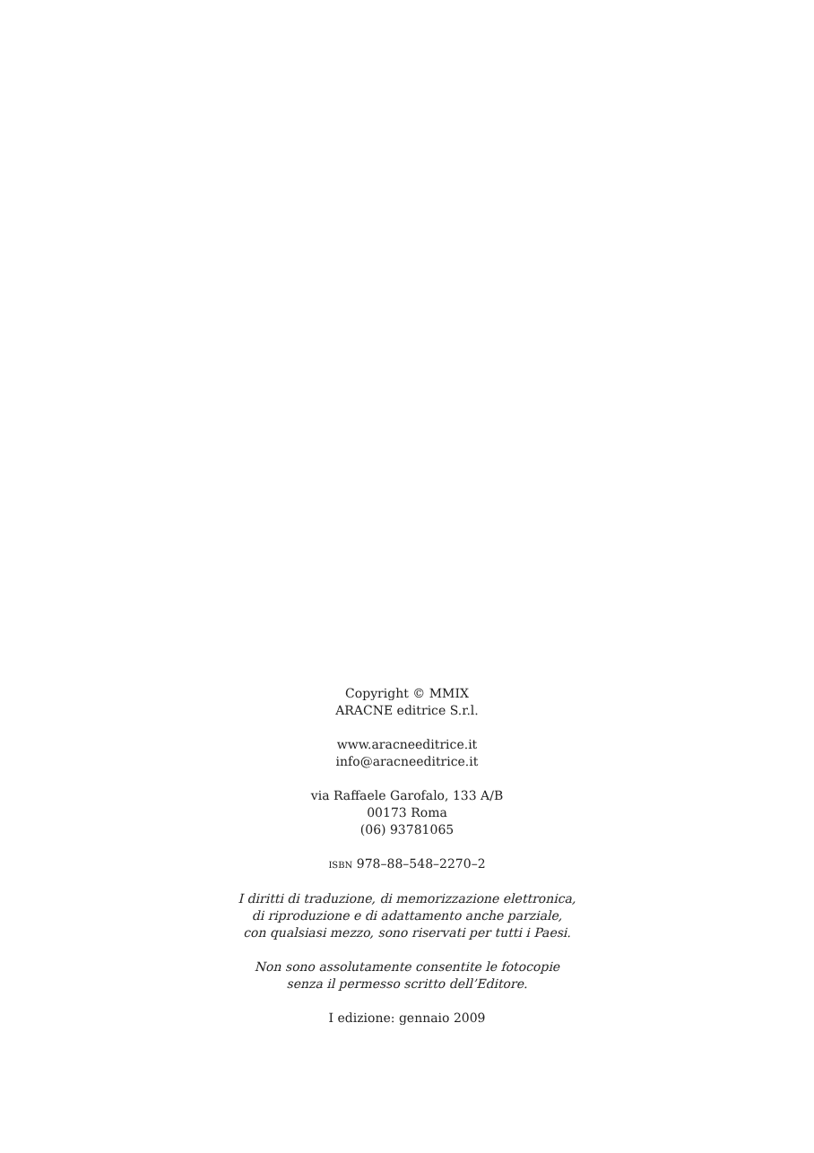Copyright © MMIX
ARACNE editrice S.r.l.
www.aracneeditrice.it
info@aracneeditrice.it
via Raffaele Garofalo, 133 A/B
00173 Roma
(06) 93781065
ISBN 978–88–548–2270–2
I diritti di traduzione, di memorizzazione elettronica,
di riproduzione e di adattamento anche parziale,
con qualsiasi mezzo, sono riservati per tutti i Paesi.
Non sono assolutamente consentite le fotocopie
senza il permesso scritto dell’Editore.
I edizione: gennaio 2009